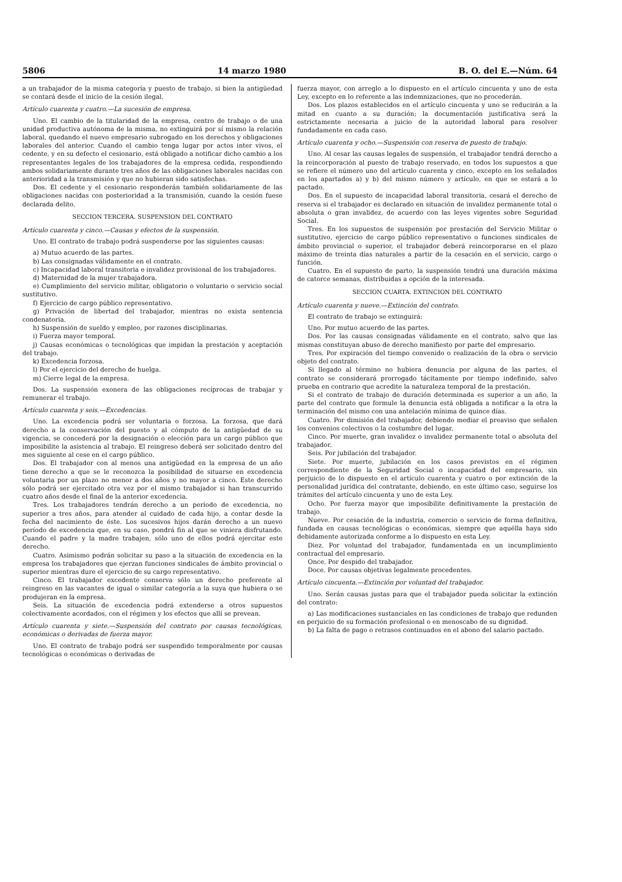5806 14 marzo 1980 B. O. del E.—Núm. 64
a un trabajador de la misma categoría y puesto de trabajo, si bien la antigüedad se contará desde el inicio de la cesión ilegal.
Artículo cuarenta y cuatro.—La sucesión de empresa.
Uno. El cambio de la titularidad de la empresa, centro de trabajo o de una unidad productiva autónoma de la misma, no extinguirá por sí mismo la relación laboral, quedando el nuevo empresario subrogado en los derechos y obligaciones laborales del anterior. Cuando el cambio tenga lugar por actos inter vivos, el cedente, y en su defecto el cesionario, está obligado a notificar dicho cambio a los representantes legales de los trabajadores de la empresa cedida, respondiendo ambos solidariamente durante tres años de las obligaciones laborales nacidas con anterioridad a la transmisión y que no hubieran sido satisfechas.
Dos. El cedente y el cesionario responderán también solidariamente de las obligaciones nacidas con posterioridad a la transmisión, cuando la cesión fuese declarada delito.
SECCION TERCERA. SUSPENSION DEL CONTRATO
Artículo cuarenta y cinco.—Causas y efectos de la suspensión.
Uno. El contrato de trabajo podrá suspenderse por las siguientes causas:
a) Mutuo acuerdo de las partes.
b) Las consignadas válidamente en el contrato.
c) Incapacidad laboral transitoria e invalidez provisional de los trabajadores.
d) Maternidad de la mujer trabajadora.
e) Cumplimiento del servicio militar, obligatorio o voluntario o servicio social sustitutivo.
f) Ejercicio de cargo público representativo.
g) Privación de libertad del trabajador, mientras no exista sentencia condenatoria.
h) Suspensión de sueldo y empleo, por razones disciplinarias.
i) Fuerza mayor temporal.
j) Causas económicas o tecnológicas que impidan la prestación y aceptación del trabajo.
k) Excedencia forzosa.
l) Por el ejercicio del derecho de huelga.
m) Cierre legal de la empresa.
Dos. La suspensión exonera de las obligaciones recíprocas de trabajar y remunerar el trabajo.
Artículo cuarenta y seis.—Excedencias.
Uno. La excedencia podrá ser voluntaria o forzosa. La forzosa, que dará derecho a la conservación del puesto y al cómputo de la antigüedad de su vigencia, se concederá por la designación o elección para un cargo público que imposibilite la asistencia al trabajo. El reingreso deberá ser solicitado dentro del mes siguiente al cese en el cargo público.
Dos. El trabajador con al menos una antigüedad en la empresa de un año tiene derecho a que se le reconozca la posibilidad de situarse en excedencia voluntaria por un plazo no menor a dos años y no mayor a cinco. Este derecho sólo podrá ser ejercitado otra vez por el mismo trabajador si han transcurrido cuatro años desde el final de la anterior excedencia.
Tres. Los trabajadores tendrán derecho a un período de excedencia, no superior a tres años, para atender al cuidado de cada hijo, a contar desde la fecha del nacimiento de éste. Los sucesivos hijos darán derecho a un nuevo período de excedencia que, en su caso, pondrá fin al que se viniera disfrutando. Cuando el padre y la madre trabajen, sólo uno de ellos podrá ejercitar este derecho.
Cuatro. Asimismo podrán solicitar su paso a la situación de excedencia en la empresa los trabajadores que ejerzan funciones sindicales de ámbito provincial o superior mientras dure el ejercicio de su cargo representativo.
Cinco. El trabajador excedente conserva sólo un derecho preferente al reingreso en las vacantes de igual o similar categoría a la suya que hubiera o se produjeran en la empresa.
Seis. La situación de excedencia podrá extenderse a otros supuestos colectivamente acordados, con el régimen y los efectos que allí se prevean.
Artículo cuarenta y siete.—Suspensión del contrato por causas tecnológicas, económicas o derivadas de fuerza mayor.
Uno. El contrato de trabajo podrá ser suspendido temporalmente por causas tecnológicas o económicas o derivadas de
fuerza mayor, con arreglo a lo dispuesto en el artículo cincuenta y uno de esta Ley, excepto en lo referente a las indemnizaciones, que no procederán.
Dos. Los plazos establecidos en el artículo cincuenta y uno se reducirán a la mitad en cuanto a su duración; la documentación justificativa será la estrictamente necesaria a juicio de la autoridad laboral para resolver fundadamente en cada caso.
Artículo cuarenta y ocho.—Suspensión con reserva de puesto de trabajo.
Uno. Al cesar las causas legales de suspensión, el trabajador tendrá derecho a la reincorporación al puesto de trabajo reservado, en todos los supuestos a que se refiere el número uno del artículo cuarenta y cinco, excepto en los señalados en los apartados a) y b) del mismo número y artículo, en que se estará a lo pactado.
Dos. En el supuesto de incapacidad laboral transitoria, cesará el derecho de reserva si el trabajador es declarado en situación de invalidez permanente total o absoluta o gran invalidez, de acuerdo con las leyes vigentes sobre Seguridad Social.
Tres. En los supuestos de suspensión por prestación del Servicio Militar o sustitutivo, ejercicio de cargo público representativo o funciones sindicales de ámbito provincial o superior, el trabajador deberá reincorporarse en el plazo máximo de treinta días naturales a partir de la cesación en el servicio, cargo o función.
Cuatro. En el supuesto de parto, la suspensión tendrá una duración máxima de catorce semanas, distribuidas a opción de la interesada.
SECCION CUARTA. EXTINCION DEL CONTRATO
Artículo cuarenta y nueve.—Extinción del contrato.
El contrato de trabajo se extinguirá:
Uno. Por mutuo acuerdo de las partes.
Dos. Por las causas consignadas válidamente en el contrato, salvo que las mismas constituyan abuso de derecho manifiesto por parte del empresario.
Tres. Por expiración del tiempo convenido o realización de la obra o servicio objeto del contrato.
Si llegado al término no hubiera denuncia por alguna de las partes, el contrato se considerará prorrogado tácitamente por tiempo indefinido, salvo prueba en contrario que acredite la naturaleza temporal de la prestación.
Si el contrato de trabajo de duración determinada es superior a un año, la parte del contrato que formule la denuncia está obligada a notificar a la otra la terminación del mismo con una antelación mínima de quince días.
Cuatro. Por dimisión del trabajador, debiendo mediar el preaviso que señalen los convenios colectivos o la costumbre del lugar.
Cinco. Por muerte, gran invalidez o invalidez permanente total o absoluta del trabajador.
Seis. Por jubilación del trabajador.
Siete. Por muerte, jubilación en los casos previstos en el régimen correspondiente de la Seguridad Social o incapacidad del empresario, sin perjuicio de lo dispuesto en el artículo cuarenta y cuatro o por extinción de la personalidad jurídica del contratante, debiendo, en este último caso, seguirse los trámites del artículo cincuenta y uno de esta Ley.
Ocho. Por fuerza mayor que imposibilite definitivamente la prestación de trabajo.
Nueve. Por cesación de la industria, comercio o servicio de forma definitiva, fundada en causas tecnológicas o económicas, siempre que aquélla haya sido debidamente autorizada conforme a lo dispuesto en esta Ley.
Diez. Por voluntad del trabajador, fundamentada en un incumplimiento contractual del empresario.
Once. Por despido del trabajador.
Doce. Por causas objetivas legalmente procedentes.
Artículo cincuenta.—Extinción por voluntad del trabajador.
Uno. Serán causas justas para que el trabajador pueda solicitar la extinción del contrato:
a) Las modificaciones sustanciales en las condiciones de trabajo que redunden en perjuicio de su formación profesional o en menoscabo de su dignidad.
b) La falta de pago o retrasos continuados en el abono del salario pactado.